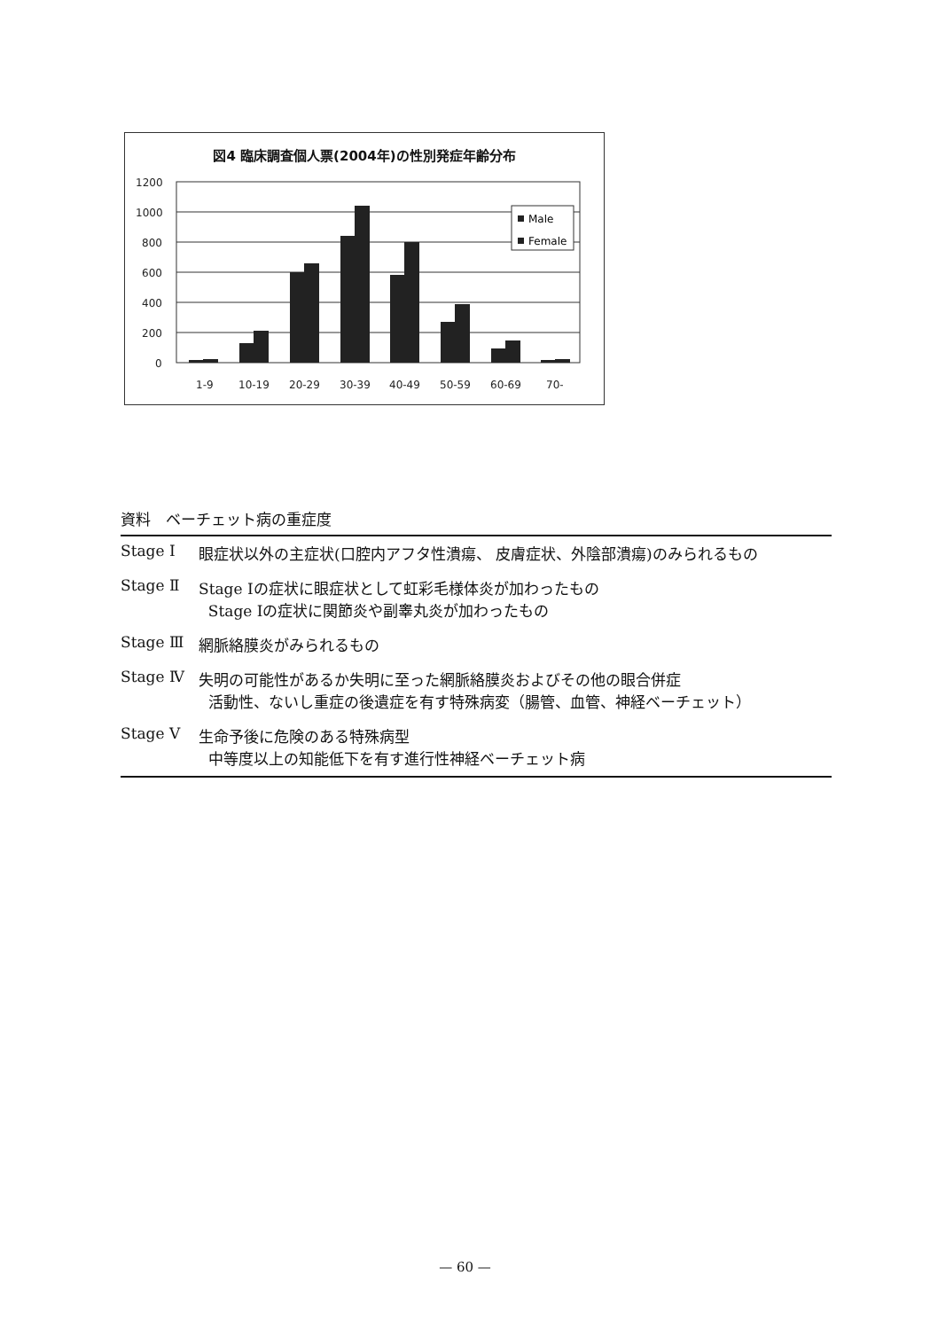図4 臨床調査個人票(2004年)の性別発症年齢分布
1200
1000
800
600
400
200
0
1-9
10-19
20-29
30-39
40-49
50-59
60-69
70-
Male
Female
資料　ベーチェット病の重症度
| Stage Ⅰ | 眼症状以外の主症状(口腔内アフタ性潰瘍、 皮膚症状、外陰部潰瘍)のみられるもの |
| Stage Ⅱ | Stage Ⅰの症状に眼症状として虹彩毛様体炎が加わったもの Stage Ⅰの症状に関節炎や副睾丸炎が加わったもの |
| Stage Ⅲ | 網脈絡膜炎がみられるもの |
| Stage Ⅳ | 失明の可能性があるか失明に至った網脈絡膜炎およびその他の眼合併症 活動性、ないし重症の後遺症を有す特殊病変（腸管、血管、神経ベーチェット） |
| Stage Ⅴ | 生命予後に危険のある特殊病型 中等度以上の知能低下を有す進行性神経ベーチェット病 |
— 60 —